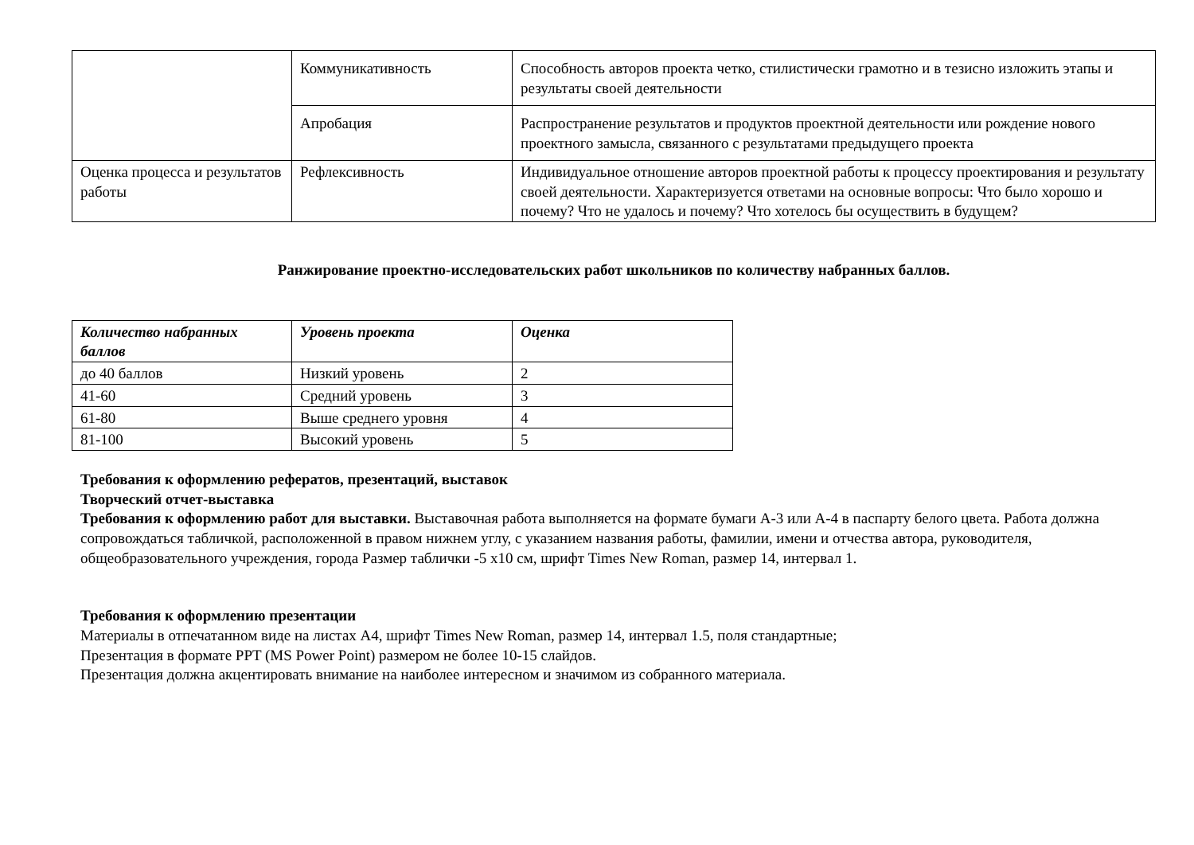| | Коммуникативность | Способность авторов проекта четко, стилистически грамотно и в тезисно изложить этапы и результаты своей деятельности |
| | Апробация | Распространение результатов и продуктов проектной деятельности или рождение нового проектного замысла, связанного с результатами предыдущего проекта |
| Оценка процесса и результатов работы | Рефлексивность | Индивидуальное отношение авторов проектной работы к процессу проектирования и результату своей деятельности. Характеризуется ответами на основные вопросы: Что было хорошо и почему? Что не удалось и почему? Что хотелось бы осуществить в будущем? |
Ранжирование проектно-исследовательских работ школьников по количеству набранных баллов.
| Количество набранных баллов | Уровень проекта | Оценка |
| --- | --- | --- |
| до 40 баллов | Низкий уровень | 2 |
| 41-60 | Средний уровень | 3 |
| 61-80 | Выше среднего уровня | 4 |
| 81-100 | Высокий уровень | 5 |
Требования к оформлению рефератов, презентаций, выставок
Творческий отчет-выставка
Требования к оформлению работ для выставки. Выставочная работа выполняется на формате бумаги А-3 или А-4 в паспарту белого цвета. Работа должна сопровождаться табличкой, расположенной в правом нижнем углу, с указанием названия работы, фамилии, имени и отчества автора, руководителя, общеобразовательного учреждения, города Размер таблички -5 х10 см, шрифт Times New Roman, размер 14, интервал 1.
Требования к оформлению презентации
Материалы в отпечатанном виде на листах А4, шрифт Times New Roman, размер 14, интервал 1.5, поля стандартные;
Презентация в формате PPT (MS Power Point) размером не более 10-15 слайдов.
Презентация должна акцентировать внимание на наиболее интересном и значимом из собранного материала.